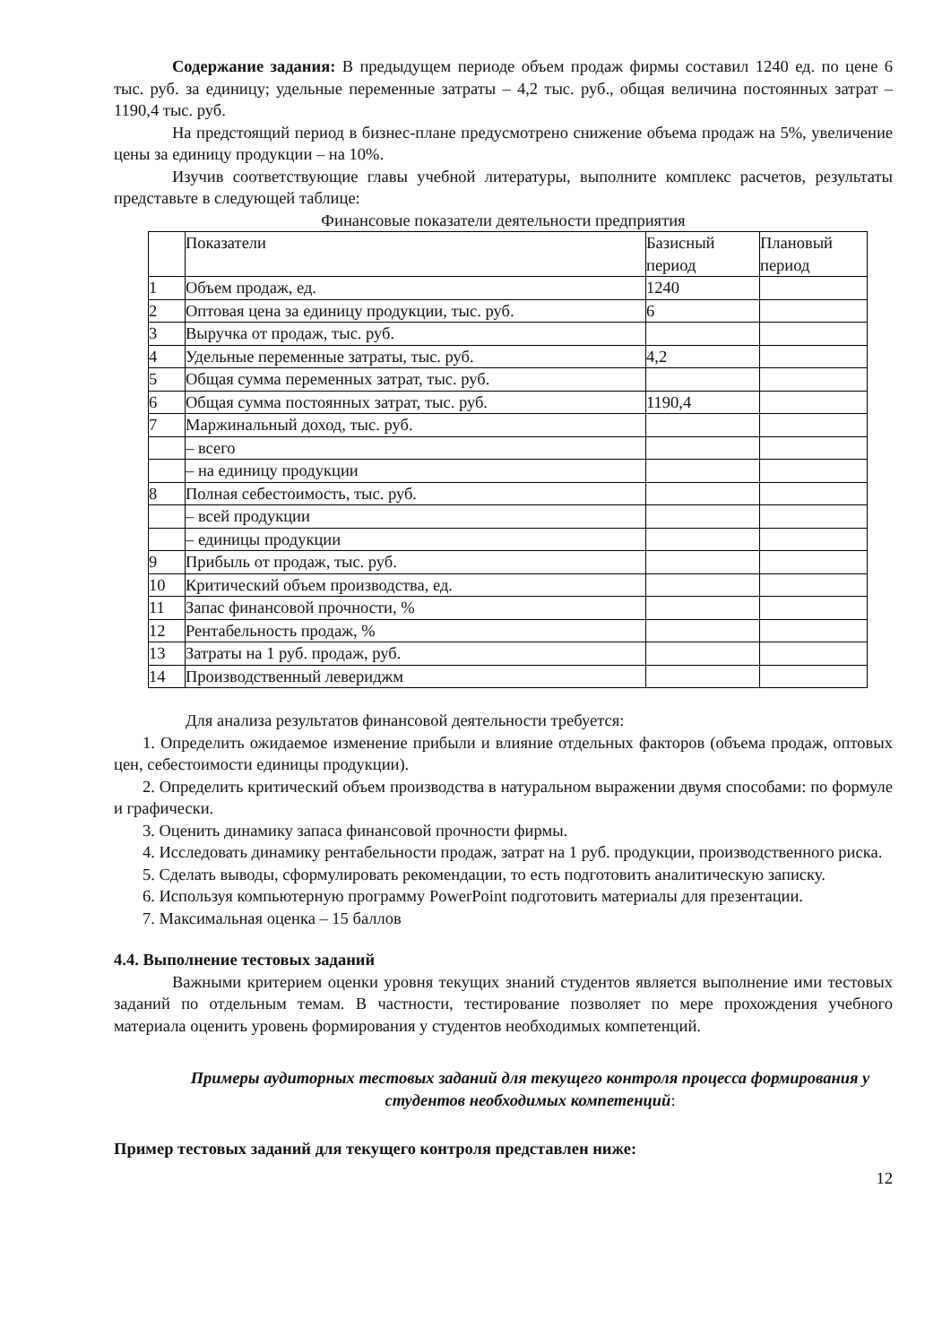Содержание задания: В предыдущем периоде объем продаж фирмы составил 1240 ед. по цене 6 тыс. руб. за единицу; удельные переменные затраты – 4,2 тыс. руб., общая величина постоянных затрат –1190,4 тыс. руб.
На предстоящий период в бизнес-плане предусмотрено снижение объема продаж на 5%, увеличение цены за единицу продукции – на 10%.
Изучив соответствующие главы учебной литературы, выполните комплекс расчетов, результаты представьте в следующей таблице:
Финансовые показатели деятельности предприятия
| | Показатели | Базисный период | Плановый период |
| 1 | Объем продаж, ед. | 1240 | |
| 2 | Оптовая цена за единицу продукции, тыс. руб. | 6 | |
| 3 | Выручка от продаж, тыс. руб. | | |
| 4 | Удельные переменные затраты, тыс. руб. | 4,2 | |
| 5 | Общая сумма переменных затрат, тыс. руб. | | |
| 6 | Общая сумма постоянных затрат, тыс. руб. | 1190,4 | |
| 7 | Маржинальный доход, тыс. руб. | | |
| | – всего | | |
| | – на единицу продукции | | |
| 8 | Полная себестоимость, тыс. руб. | | |
| | – всей продукции | | |
| | – единицы продукции | | |
| 9 | Прибыль от продаж, тыс. руб. | | |
| 10 | Критический объем производства, ед. | | |
| 11 | Запас финансовой прочности, % | | |
| 12 | Рентабельность продаж, % | | |
| 13 | Затраты на 1 руб. продаж, руб. | | |
| 14 | Производственный левериджм | | |
Для анализа результатов финансовой деятельности требуется:
1. Определить ожидаемое изменение прибыли и влияние отдельных факторов (объема продаж, оптовых цен, себестоимости единицы продукции).
2. Определить критический объем производства в натуральном выражении двумя способами: по формуле и графически.
3. Оценить динамику запаса финансовой прочности фирмы.
4. Исследовать динамику рентабельности продаж, затрат на 1 руб. продукции, производственного риска.
5. Сделать выводы, сформулировать рекомендации, то есть подготовить аналитическую записку.
6. Используя компьютерную программу PowerPoint подготовить материалы для презентации.
7. Максимальная оценка – 15 баллов
4.4. Выполнение тестовых заданий
Важными критерием оценки уровня текущих знаний студентов является выполнение ими тестовых заданий по отдельным темам. В частности, тестирование позволяет по мере прохождения учебного материала оценить уровень формирования у студентов необходимых компетенций.
Примеры аудиторных тестовых заданий для текущего контроля процесса формирования у студентов необходимых компетенций:
Пример тестовых заданий для текущего контроля представлен ниже:
12